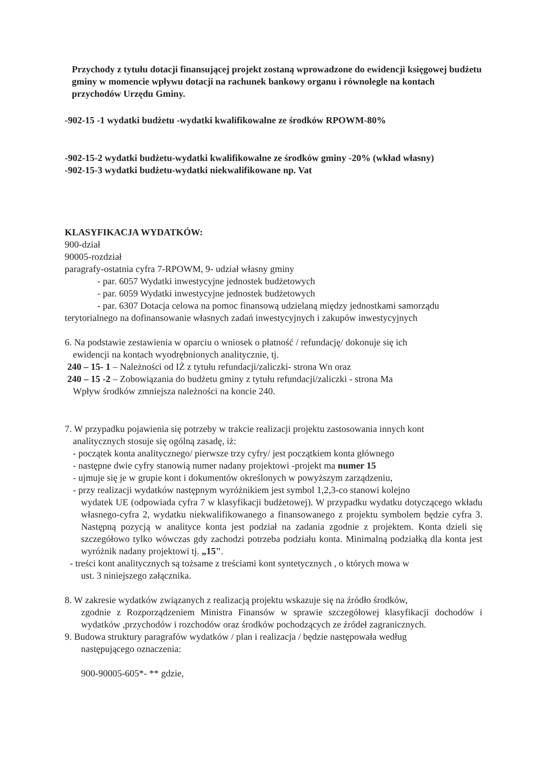Przychody z tytułu dotacji finansującej projekt zostaną wprowadzone do ewidencji księgowej budżetu gminy w momencie wpływu dotacji na rachunek bankowy organu i równolegle na kontach przychodów Urzędu Gminy.
-902-15 -1 wydatki budżetu -wydatki kwalifikowalne ze środków RPOWM-80%
-902-15-2 wydatki budżetu-wydatki kwalifikowalne ze środków gminy -20% (wkład własny)
-902-15-3 wydatki budżetu-wydatki niekwalifikowane np. Vat
KLASYFIKACJA WYDATKÓW:
900-dział
90005-rozdział
paragrafy-ostatnia cyfra 7-RPOWM, 9- udział własny gminy
- par. 6057 Wydatki inwestycyjne jednostek budżetowych
- par. 6059 Wydatki inwestycyjne jednostek budżetowych
- par. 6307 Dotacja celowa na pomoc finansową udzielaną między jednostkami samorządu terytorialnego na dofinansowanie własnych zadań inwestycyjnych i zakupów inwestycyjnych
6. Na podstawie zestawienia w oparciu o wniosek o płatność / refundację/ dokonuje się ich
ewidencji na kontach wyodrębnionych analitycznie, tj.
240 – 15- 1 – Należności od IŻ z tytułu refundacji/zaliczki- strona Wn oraz
240 – 15 -2 – Zobowiązania do budżetu gminy z tytułu refundacji/zaliczki - strona Ma
Wpływ środków zmniejsza należności na koncie 240.
7. W przypadku pojawienia się potrzeby w trakcie realizacji projektu zastosowania innych kont
analitycznych stosuje się ogólną zasadę, iż:
- początek konta analitycznego/ pierwsze trzy cyfry/ jest początkiem konta głównego
- następne dwie cyfry stanowią numer nadany projektowi -projekt ma numer 15
- ujmuje się je w grupie kont i dokumentów określonych w powyższym zarządzeniu,
- przy realizacji wydatków następnym wyróżnikiem jest symbol 1,2,3-co stanowi kolejno
wydatek UE (odpowiada cyfra 7 w klasyfikacji budżetowej). W przypadku wydatku dotyczącego wkładu własnego-cyfra 2, wydatku niekwalifikowanego a finansowanego z projektu symbolem będzie cyfra 3. Następną pozycją w analityce konta jest podział na zadania zgodnie z projektem. Konta dzieli się szczegółowo tylko wówczas gdy zachodzi potrzeba podziału konta. Minimalną podziałką dla konta jest wyróżnik nadany projektowi tj. „15".
- treści kont analitycznych są tożsame z treściami kont syntetycznych , o których mowa w
ust. 3 niniejszego załącznika.
8. W zakresie wydatków związanych z realizacją projektu wskazuje się na źródło środków,
zgodnie z Rozporządzeniem Ministra Finansów w sprawie szczegółowej klasyfikacji dochodów i wydatków ,przychodów i rozchodów oraz środków pochodzących ze źródeł zagranicznych.
9. Budowa struktury paragrafów wydatków / plan i realizacja / będzie następowała według
następującego oznaczenia:
900-90005-605*- ** gdzie,